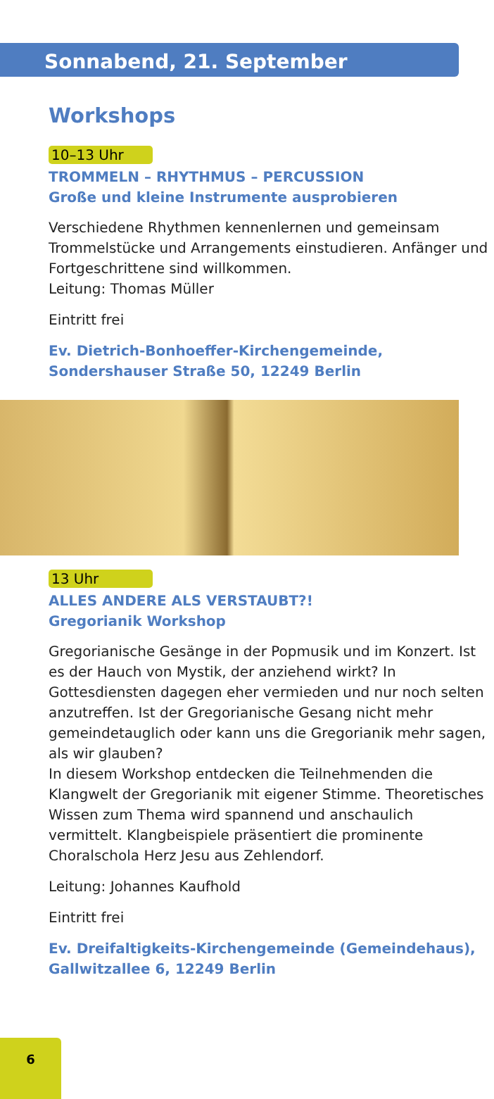Sonnabend, 21. September
Workshops
10–13 Uhr
TROMMELN – RHYTHMUS – PERCUSSION
Große und kleine Instrumente ausprobieren
Verschiedene Rhythmen kennenlernen und gemeinsam Trommelstücke und Arrangements einstudieren. Anfänger und Fortgeschrittene sind willkommen.
Leitung: Thomas Müller
Eintritt frei
Ev. Dietrich-Bonhoeffer-Kirchengemeinde,
Sondershauser Straße 50, 12249 Berlin
13 Uhr
ALLES ANDERE ALS VERSTAUBT?!
Gregorianik Workshop
Gregorianische Gesänge in der Popmusik und im Konzert. Ist es der Hauch von Mystik, der anziehend wirkt? In Gottesdiensten dagegen eher vermieden und nur noch selten anzutreffen. Ist der Gregorianische Gesang nicht mehr gemeindetauglich oder kann uns die Gregorianik mehr sagen, als wir glauben?
In diesem Workshop entdecken die Teilnehmenden die Klangwelt der Gregorianik mit eigener Stimme. Theoretisches Wissen zum Thema wird spannend und anschaulich vermittelt. Klangbeispiele präsentiert die prominente Choralschola Herz Jesu aus Zehlendorf.
Leitung: Johannes Kaufhold
Eintritt frei
Ev. Dreifaltigkeits-Kirchengemeinde (Gemeindehaus),
Gallwitzallee 6, 12249 Berlin
6